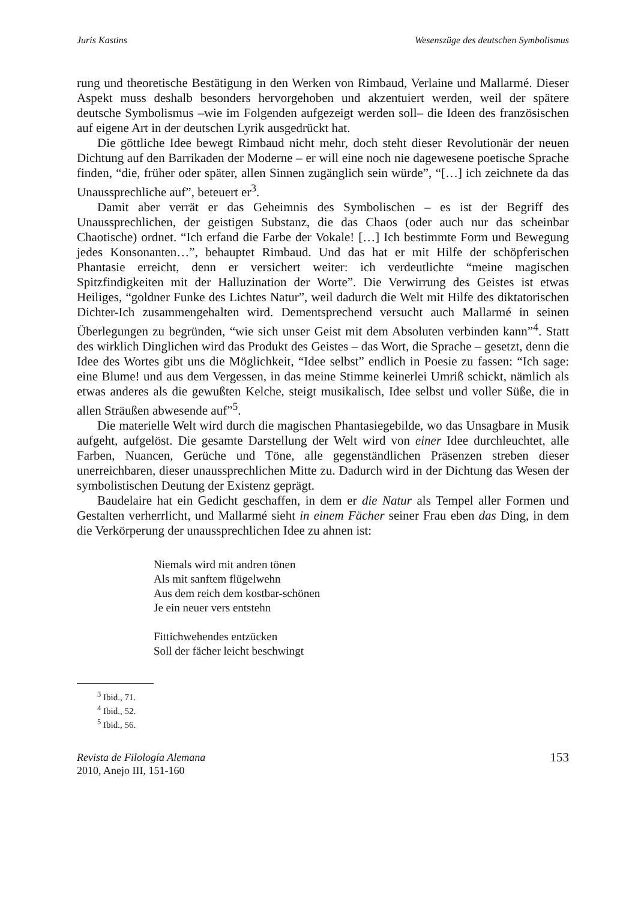Juris Kastins Wesenszüge des deutschen Symbolismus
rung und theoretische Bestätigung in den Werken von Rimbaud, Verlaine und Mallarmé. Dieser Aspekt muss deshalb besonders hervorgehoben und akzentuiert werden, weil der spätere deutsche Symbolismus –wie im Folgenden aufgezeigt werden soll– die Ideen des französischen auf eigene Art in der deutschen Lyrik ausgedrückt hat.
Die göttliche Idee bewegt Rimbaud nicht mehr, doch steht dieser Revolutionär der neuen Dichtung auf den Barrikaden der Moderne – er will eine noch nie dagewesene poetische Sprache finden, “die, früher oder später, allen Sinnen zugänglich sein würde”, “[…] ich zeichnete da das Unaussprechliche auf”, beteuert er<sup>3</sup>.
Damit aber verrät er das Geheimnis des Symbolischen – es ist der Begriff des Unaussprechlichen, der geistigen Substanz, die das Chaos (oder auch nur das scheinbar Chaotische) ordnet. “Ich erfand die Farbe der Vokale! […] Ich bestimmte Form und Bewegung jedes Konsonanten…”, behauptet Rimbaud. Und das hat er mit Hilfe der schöpferischen Phantasie erreicht, denn er versichert weiter: ich verdeutlichte “meine magischen Spitzfindigkeiten mit der Halluzination der Worte”. Die Verwirrung des Geistes ist etwas Heiliges, “goldner Funke des Lichtes Natur”, weil dadurch die Welt mit Hilfe des diktatorischen Dichter-Ich zusammengehalten wird. Dementsprechend versucht auch Mallarmé in seinen Überlegungen zu begründen, “wie sich unser Geist mit dem Absoluten verbinden kann”<sup>4</sup>. Statt des wirklich Dinglichen wird das Produkt des Geistes – das Wort, die Sprache – gesetzt, denn die Idee des Wortes gibt uns die Möglichkeit, “Idee selbst” endlich in Poesie zu fassen: “Ich sage: eine Blume! und aus dem Vergessen, in das meine Stimme keinerlei Umriß schickt, nämlich als etwas anderes als die gewußten Kelche, steigt musikalisch, Idee selbst und voller Süße, die in allen Sträußen abwesende auf”<sup>5</sup>.
Die materielle Welt wird durch die magischen Phantasiegebilde, wo das Unsagbare in Musik aufgeht, aufgelöst. Die gesamte Darstellung der Welt wird von einer Idee durchleuchtet, alle Farben, Nuancen, Gerüche und Töne, alle gegenständlichen Präsenzen streben dieser unerreichbaren, dieser unaussprechlichen Mitte zu. Dadurch wird in der Dichtung das Wesen der symbolistischen Deutung der Existenz geprägt.
Baudelaire hat ein Gedicht geschaffen, in dem er die Natur als Tempel aller Formen und Gestalten verherrlicht, und Mallarmé sieht in einem Fächer seiner Frau eben das Ding, in dem die Verkörperung der unaussprechlichen Idee zu ahnen ist:
Niemals wird mit andren tönen
Als mit sanftem flügelwehn
Aus dem reich dem kostbar-schönen
Je ein neuer vers entstehn
Fittichwehendes entzücken
Soll der fächer leicht beschwingt
<sup>3</sup> Ibid., 71.
<sup>4</sup> Ibid., 52.
<sup>5</sup> Ibid., 56.
Revista de Filología Alemana
2010, Anejo III, 151-160 153